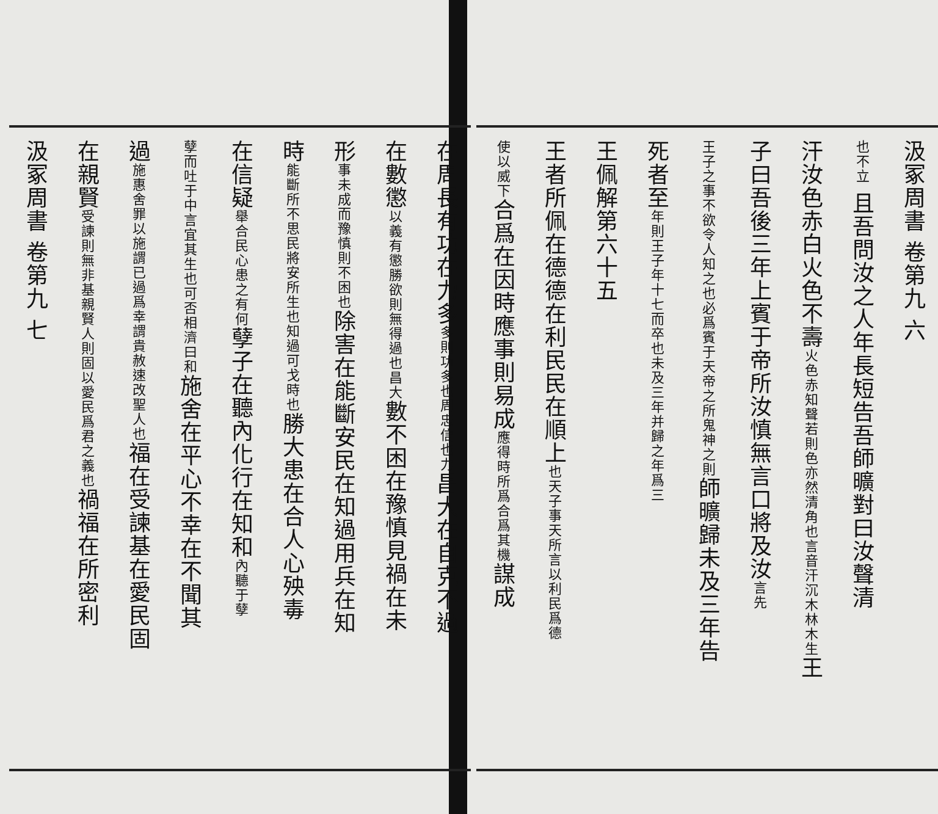汲冢周書 卷第九 六
也不立 且吾問汝之人年長短告吾師曠對曰汝聲清
汗汝色赤白火色不壽火色赤知聲若則色亦然清角也言音汗沉木林木生王
子曰吾後三年上賓于帝所汝慎無言口將及汝言先
王子之事不欲令人知之也必爲賓于天帝之所鬼神之則師曠歸未及三年告
死者至年則王子年十七而卒也未及三年并歸之年爲三
王佩解第六十五
王者所佩在德德在利民民在順上也天子事天所言以利民爲德
使以威下合爲在因時應事則易成應得時所爲合爲其機謀成
在周長有功在力多多則功多也周忠信也力昌大在自克不過
在數懲以義有懲勝欲則無得過也昌大數不困在豫慎見禍在未
形事未成而豫慎則不困也除害在能斷安民在知過用兵在知
時能斷所不思民將安所生也知過可戈時也勝大患在合人心殃毒
在信疑舉合民心患之有何孽子在聽內化行在知和內聽于孽
孽而吐于中言宜其生也可否相濟曰和施舍在平心不幸在不聞其
過施惠舍罪以施謂已過爲幸謂貴赦速改聖人也福在受諫基在愛民固
在親賢受諫則無非基親賢人則固以愛民爲君之義也禍福在所密利
汲冢周書 卷第九 七